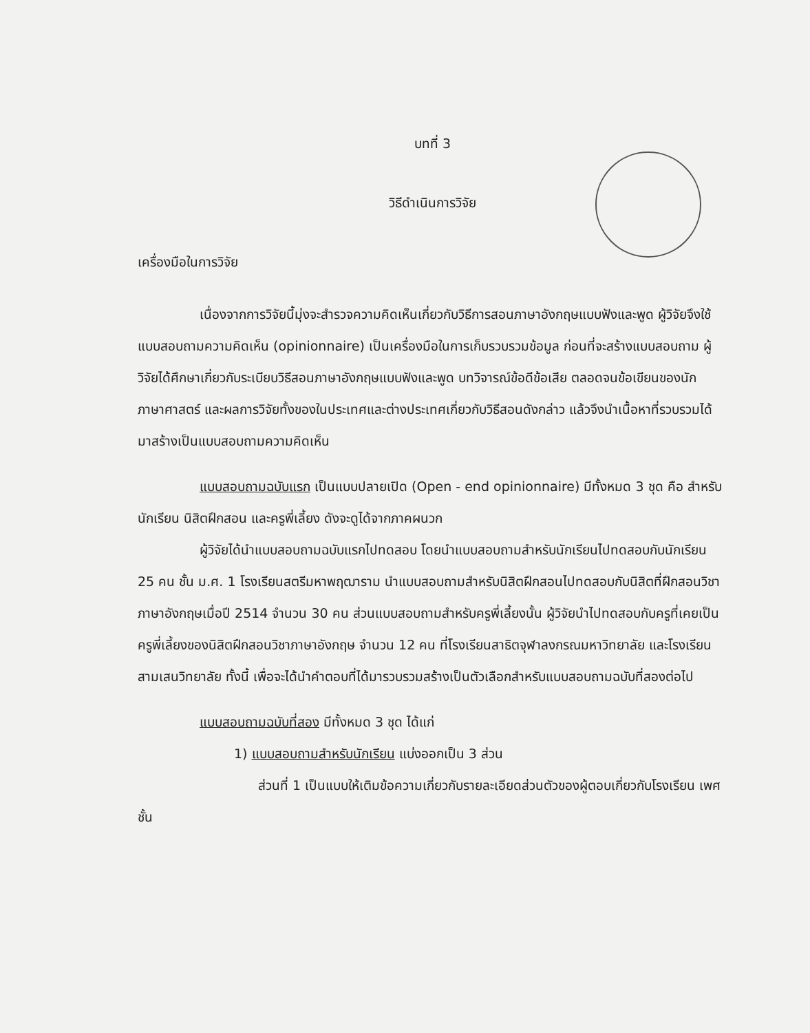บทที่ 3
วิธีดำเนินการวิจัย
เครื่องมือในการวิจัย
เนื่องจากการวิจัยนี้มุ่งจะสำรวจความคิดเห็นเกี่ยวกับวิธีการสอนภาษาอังกฤษแบบฟังและพูด ผู้วิจัยจึงใช้แบบสอบถามความคิดเห็น (opinionnaire) เป็นเครื่องมือในการเก็บรวบรวมข้อมูล ก่อนที่จะสร้างแบบสอบถาม ผู้วิจัยได้ศึกษาเกี่ยวกับระเบียบวิธีสอนภาษาอังกฤษแบบฟังและพูด บทวิจารณ์ข้อดีข้อเสีย ตลอดจนข้อเขียนของนักภาษาศาสตร์ และผลการวิจัยทั้งของในประเทศและต่างประเทศเกี่ยวกับวิธีสอนดังกล่าว แล้วจึงนำเนื้อหาที่รวบรวมได้มาสร้างเป็นแบบสอบถามความคิดเห็น
แบบสอบถามฉบับแรก เป็นแบบปลายเปิด (Open - end opinionnaire) มีทั้งหมด 3 ชุด คือ สำหรับนักเรียน นิสิตฝึกสอน และครูพี่เลี้ยง ดังจะดูได้จากภาคผนวก
ผู้วิจัยได้นำแบบสอบถามฉบับแรกไปทดสอบ โดยนำแบบสอบถามสำหรับนักเรียนไปทดสอบกับนักเรียน 25 คน ชั้น ม.ศ. 1 โรงเรียนสตรีมหาพฤฒาราม นำแบบสอบถามสำหรับนิสิตฝึกสอนไปทดสอบกับนิสิตที่ฝึกสอนวิชาภาษาอังกฤษเมื่อปี 2514 จำนวน 30 คน ส่วนแบบสอบถามสำหรับครูพี่เลี้ยงนั้น ผู้วิจัยนำไปทดสอบกับครูที่เคยเป็นครูพี่เลี้ยงของนิสิตฝึกสอนวิชาภาษาอังกฤษ จำนวน 12 คน ที่โรงเรียนสาธิตจุฬาลงกรณมหาวิทยาลัย และโรงเรียนสามเสนวิทยาลัย ทั้งนี้ เพื่อจะได้นำคำตอบที่ได้มารวบรวมสร้างเป็นตัวเลือกสำหรับแบบสอบถามฉบับที่สองต่อไป
แบบสอบถามฉบับที่สอง มีทั้งหมด 3 ชุด ได้แก่
1) แบบสอบถามสำหรับนักเรียน แบ่งออกเป็น 3 ส่วน
ส่วนที่ 1 เป็นแบบให้เติมข้อความเกี่ยวกับรายละเอียดส่วนตัวของผู้ตอบเกี่ยวกับโรงเรียน เพศ ชั้น